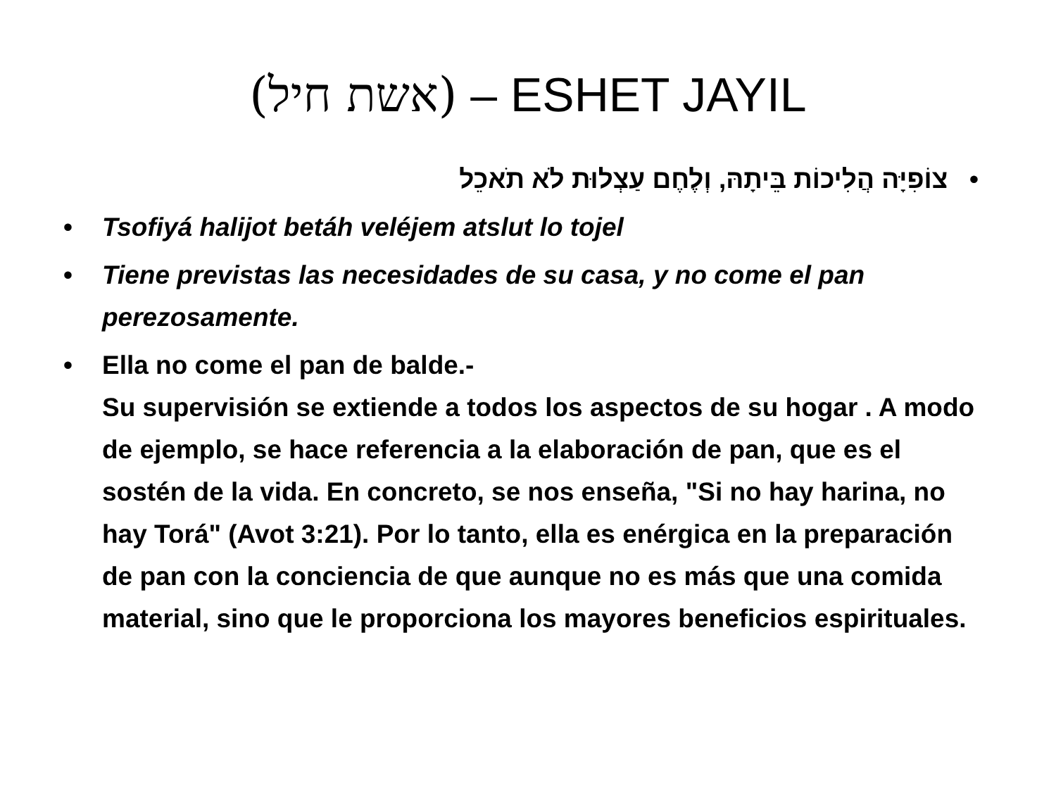(אשת חיל) – ESHET JAYIL
• צוֹפִיָּה הֲלִיכוֹת בֵּיתָהּ, וְלֶחֶם עַצְלוּת לֹא תֹאכֵל
• Tsofiyá halijot betáh veléjem atslut lo tojel
• Tiene previstas las necesidades de su casa, y no come el pan perezosamente.
• Ella no come el pan de balde.-
Su supervisión se extiende a todos los aspectos de su hogar . A modo de ejemplo, se hace referencia a la elaboración de pan, que es el sostén de la vida. En concreto, se nos enseña, "Si no hay harina, no hay Torá" (Avot 3:21). Por lo tanto, ella es enérgica en la preparación de pan con la conciencia de que aunque no es más que una comida material, sino que le proporciona los mayores beneficios espirituales.